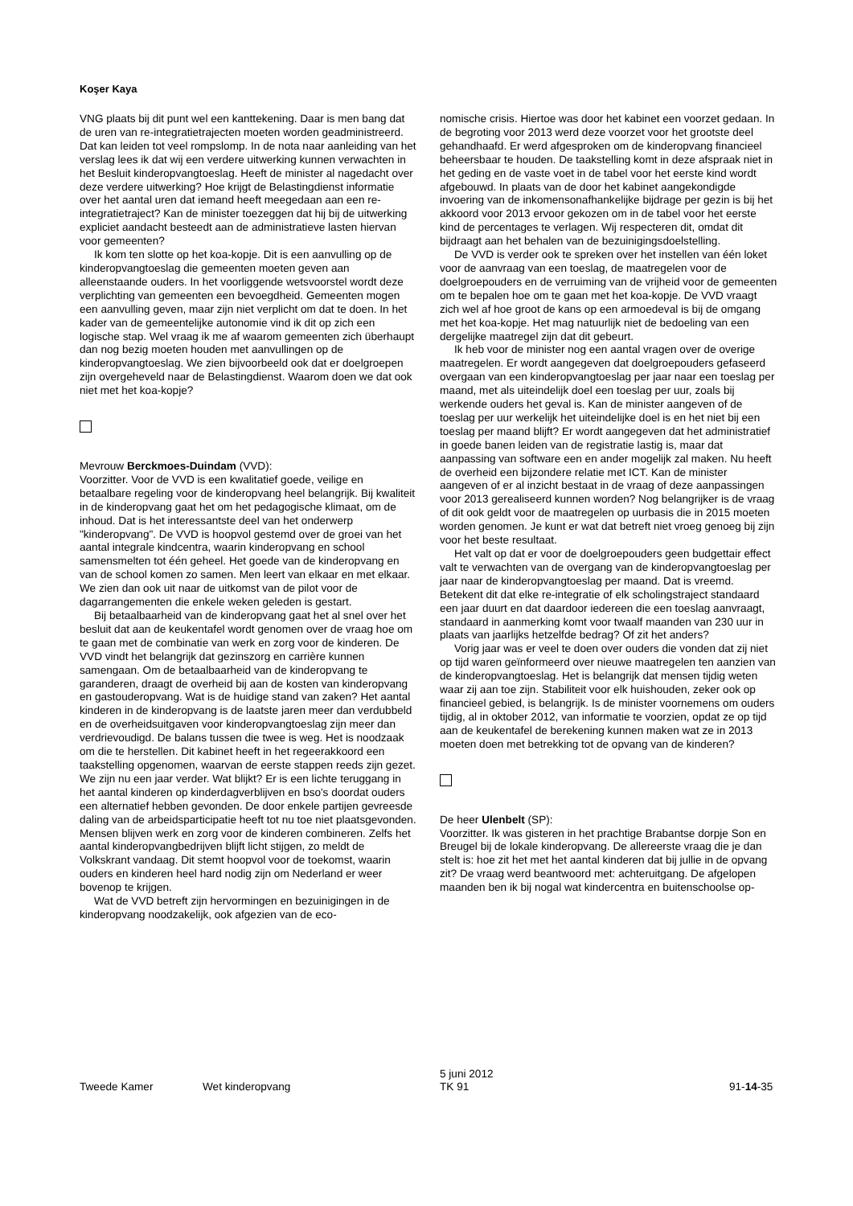Koşer Kaya
VNG plaats bij dit punt wel een kanttekening. Daar is men bang dat de uren van re-integratietrajecten moeten worden geadministreerd. Dat kan leiden tot veel rompslomp. In de nota naar aanleiding van het verslag lees ik dat wij een verdere uitwerking kunnen verwachten in het Besluit kinderopvangtoeslag. Heeft de minister al nagedacht over deze verdere uitwerking? Hoe krijgt de Belastingdienst informatie over het aantal uren dat iemand heeft meegedaan aan een re-integratietraject? Kan de minister toezeggen dat hij bij de uitwerking expliciet aandacht besteedt aan de administratieve lasten hiervan voor gemeenten?
Ik kom ten slotte op het koa-kopje. Dit is een aanvulling op de kinderopvangtoeslag die gemeenten moeten geven aan alleenstaande ouders. In het voorliggende wetsvoorstel wordt deze verplichting van gemeenten een bevoegdheid. Gemeenten mogen een aanvulling geven, maar zijn niet verplicht om dat te doen. In het kader van de gemeentelijke autonomie vind ik dit op zich een logische stap. Wel vraag ik me af waarom gemeenten zich überhaupt dan nog bezig moeten houden met aanvullingen op de kinderopvangtoeslag. We zien bijvoorbeeld ook dat er doelgroepen zijn overgeheveld naar de Belastingdienst. Waarom doen we dat ook niet met het koa-kopje?
Mevrouw Berckmoes-Duindam (VVD):
Voorzitter. Voor de VVD is een kwalitatief goede, veilige en betaalbare regeling voor de kinderopvang heel belangrijk. Bij kwaliteit in de kinderopvang gaat het om het pedagogische klimaat, om de inhoud. Dat is het interessantste deel van het onderwerp "kinderopvang". De VVD is hoopvol gestemd over de groei van het aantal integrale kindcentra, waarin kinderopvang en school samensmelten tot één geheel. Het goede van de kinderopvang en van de school komen zo samen. Men leert van elkaar en met elkaar. We zien dan ook uit naar de uitkomst van de pilot voor de dagarrangementen die enkele weken geleden is gestart.
Bij betaalbaarheid van de kinderopvang gaat het al snel over het besluit dat aan de keukentafel wordt genomen over de vraag hoe om te gaan met de combinatie van werk en zorg voor de kinderen. De VVD vindt het belangrijk dat gezinszorg en carrière kunnen samengaan. Om de betaalbaarheid van de kinderopvang te garanderen, draagt de overheid bij aan de kosten van kinderopvang en gastouderopvang. Wat is de huidige stand van zaken? Het aantal kinderen in de kinderopvang is de laatste jaren meer dan verdubbeld en de overheidsuitgaven voor kinderopvangtoeslag zijn meer dan verdrievoudigd. De balans tussen die twee is weg. Het is noodzaak om die te herstellen. Dit kabinet heeft in het regeerakkoord een taakstelling opgenomen, waarvan de eerste stappen reeds zijn gezet. We zijn nu een jaar verder. Wat blijkt? Er is een lichte teruggang in het aantal kinderen op kinderdagverblijven en bso's doordat ouders een alternatief hebben gevonden. De door enkele partijen gevreesde daling van de arbeidsparticipatie heeft tot nu toe niet plaatsgevonden. Mensen blijven werk en zorg voor de kinderen combineren. Zelfs het aantal kinderopvangbedrijven blijft licht stijgen, zo meldt de Volkskrant vandaag. Dit stemt hoopvol voor de toekomst, waarin ouders en kinderen heel hard nodig zijn om Nederland er weer bovenop te krijgen.
Wat de VVD betreft zijn hervormingen en bezuinigingen in de kinderopvang noodzakelijk, ook afgezien van de eco-
nomische crisis. Hiertoe was door het kabinet een voorzet gedaan. In de begroting voor 2013 werd deze voorzet voor het grootste deel gehandhaafd. Er werd afgesproken om de kinderopvang financieel beheersbaar te houden. De taakstelling komt in deze afspraak niet in het geding en de vaste voet in de tabel voor het eerste kind wordt afgebouwd. In plaats van de door het kabinet aangekondigde invoering van de inkomensonafhankelijke bijdrage per gezin is bij het akkoord voor 2013 ervoor gekozen om in de tabel voor het eerste kind de percentages te verlagen. Wij respecteren dit, omdat dit bijdraagt aan het behalen van de bezuinigingsdoelstelling.
De VVD is verder ook te spreken over het instellen van één loket voor de aanvraag van een toeslag, de maatregelen voor de doelgroepouders en de verruiming van de vrijheid voor de gemeenten om te bepalen hoe om te gaan met het koa-kopje. De VVD vraagt zich wel af hoe groot de kans op een armoedeval is bij de omgang met het koa-kopje. Het mag natuurlijk niet de bedoeling van een dergelijke maatregel zijn dat dit gebeurt.
Ik heb voor de minister nog een aantal vragen over de overige maatregelen. Er wordt aangegeven dat doelgroepouders gefaseerd overgaan van een kinderopvangtoeslag per jaar naar een toeslag per maand, met als uiteindelijk doel een toeslag per uur, zoals bij werkende ouders het geval is. Kan de minister aangeven of de toeslag per uur werkelijk het uiteindelijke doel is en het niet bij een toeslag per maand blijft? Er wordt aangegeven dat het administratief in goede banen leiden van de registratie lastig is, maar dat aanpassing van software een en ander mogelijk zal maken. Nu heeft de overheid een bijzondere relatie met ICT. Kan de minister aangeven of er al inzicht bestaat in de vraag of deze aanpassingen voor 2013 gerealiseerd kunnen worden? Nog belangrijker is de vraag of dit ook geldt voor de maatregelen op uurbasis die in 2015 moeten worden genomen. Je kunt er wat dat betreft niet vroeg genoeg bij zijn voor het beste resultaat.
Het valt op dat er voor de doelgroepouders geen budgettair effect valt te verwachten van de overgang van de kinderopvangtoeslag per jaar naar de kinderopvangtoeslag per maand. Dat is vreemd. Betekent dit dat elke re-integratie of elk scholingstraject standaard een jaar duurt en dat daardoor iedereen die een toeslag aanvraagt, standaard in aanmerking komt voor twaalf maanden van 230 uur in plaats van jaarlijks hetzelfde bedrag? Of zit het anders?
Vorig jaar was er veel te doen over ouders die vonden dat zij niet op tijd waren geïnformeerd over nieuwe maatregelen ten aanzien van de kinderopvangtoeslag. Het is belangrijk dat mensen tijdig weten waar zij aan toe zijn. Stabiliteit voor elk huishouden, zeker ook op financieel gebied, is belangrijk. Is de minister voornemens om ouders tijdig, al in oktober 2012, van informatie te voorzien, opdat ze op tijd aan de keukentafel de berekening kunnen maken wat ze in 2013 moeten doen met betrekking tot de opvang van de kinderen?
De heer Ulenbelt (SP):
Voorzitter. Ik was gisteren in het prachtige Brabantse dorpje Son en Breugel bij de lokale kinderopvang. De allereerste vraag die je dan stelt is: hoe zit het met het aantal kinderen dat bij jullie in de opvang zit? De vraag werd beantwoord met: achteruitgang. De afgelopen maanden ben ik bij nogal wat kindercentra en buitenschoolse op-
Tweede Kamer Wet kinderopvang 5 juni 2012
TK 91 91-14-35